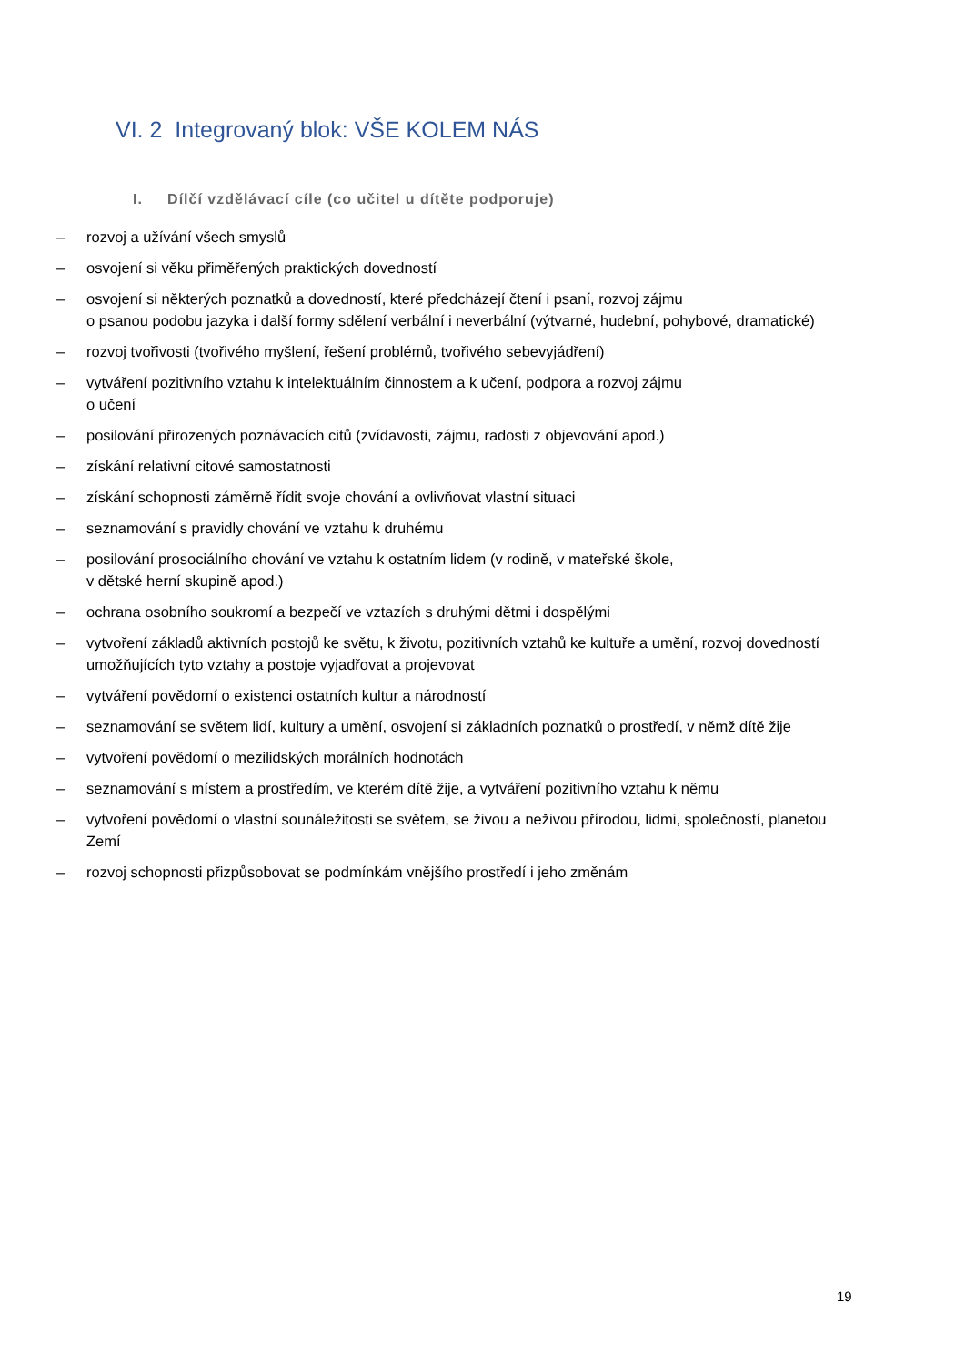VI. 2 Integrovaný blok: VŠE KOLEM NÁS
I. Dílčí vzdělávací cíle (co učitel u dítěte podporuje)
– rozvoj a užívání všech smyslů
– osvojení si věku přiměřených praktických dovedností
– osvojení si některých poznatků a dovedností, které předcházejí čtení i psaní, rozvoj zájmu
o psanou podobu jazyka i další formy sdělení verbální i neverbální (výtvarné, hudební, pohybové, dramatické)
– rozvoj tvořivosti (tvořivého myšlení, řešení problémů, tvořivého sebevyjádření)
– vytváření pozitivního vztahu k intelektuálním činnostem a k učení, podpora a rozvoj zájmu
o učení
– posilování přirozených poznávacích citů (zvídavosti, zájmu, radosti z objevování apod.)
– získání relativní citové samostatnosti
– získání schopnosti záměrně řídit svoje chování a ovlivňovat vlastní situaci
– seznamování s pravidly chování ve vztahu k druhému
– posilování prosociálního chování ve vztahu k ostatním lidem (v rodině, v mateřské škole,
v dětské herní skupině apod.)
– ochrana osobního soukromí a bezpečí ve vztazích s druhými dětmi i dospělými
– vytvoření základů aktivních postojů ke světu, k životu, pozitivních vztahů ke kultuře a umění, rozvoj dovedností umožňujících tyto vztahy a postoje vyjadřovat a projevovat
– vytváření povědomí o existenci ostatních kultur a národností
– seznamování se světem lidí, kultury a umění, osvojení si základních poznatků o prostředí, v němž dítě žije
– vytvoření povědomí o mezilidských morálních hodnotách
– seznamování s místem a prostředím, ve kterém dítě žije, a vytváření pozitivního vztahu k němu
– vytvoření povědomí o vlastní sounáležitosti se světem, se živou a neživou přírodou, lidmi, společností, planetou Zemí
– rozvoj schopnosti přizpůsobovat se podmínkám vnějšího prostředí i jeho změnám
19